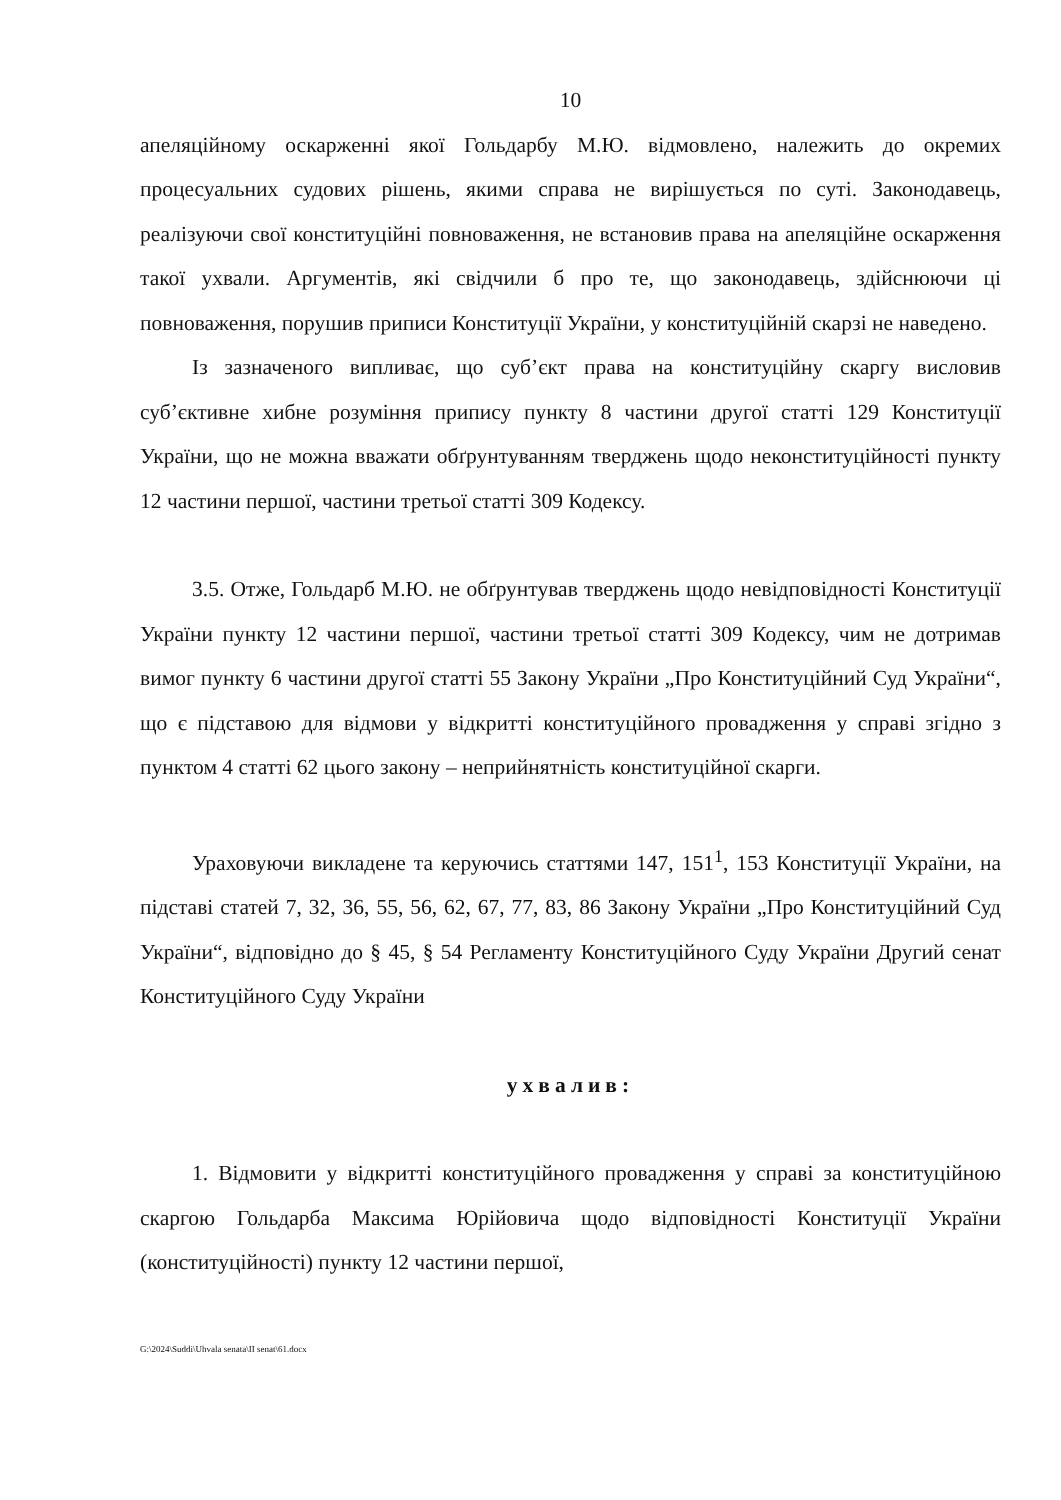10
апеляційному оскарженні якої Гольдарбу М.Ю. відмовлено, належить до окремих процесуальних судових рішень, якими справа не вирішується по суті. Законодавець, реалізуючи свої конституційні повноваження, не встановив права на апеляційне оскарження такої ухвали. Аргументів, які свідчили б про те, що законодавець, здійснюючи ці повноваження, порушив приписи Конституції України, у конституційній скарзі не наведено.
Із зазначеного випливає, що суб’єкт права на конституційну скаргу висловив суб’єктивне хибне розуміння припису пункту 8 частини другої статті 129 Конституції України, що не можна вважати обґрунтуванням тверджень щодо неконституційності пункту 12 частини першої, частини третьої статті 309 Кодексу.
3.5. Отже, Гольдарб М.Ю. не обґрунтував тверджень щодо невідповідності Конституції України пункту 12 частини першої, частини третьої статті 309 Кодексу, чим не дотримав вимог пункту 6 частини другої статті 55 Закону України „Про Конституційний Суд України“, що є підставою для відмови у відкритті конституційного провадження у справі згідно з пунктом 4 статті 62 цього закону – неприйнятність конституційної скарги.
Ураховуючи викладене та керуючись статтями 147, 151<sup>1</sup>, 153 Конституції України, на підставі статей 7, 32, 36, 55, 56, 62, 67, 77, 83, 86 Закону України „Про Конституційний Суд України“, відповідно до § 45, § 54 Регламенту Конституційного Суду України Другий сенат Конституційного Суду України
ухвалив:
1. Відмовити у відкритті конституційного провадження у справі за конституційною скаргою Гольдарба Максима Юрійовича щодо відповідності Конституції України (конституційності) пункту 12 частини першої,
G:\2024\Suddi\Uhvala senata\II senat\61.docx